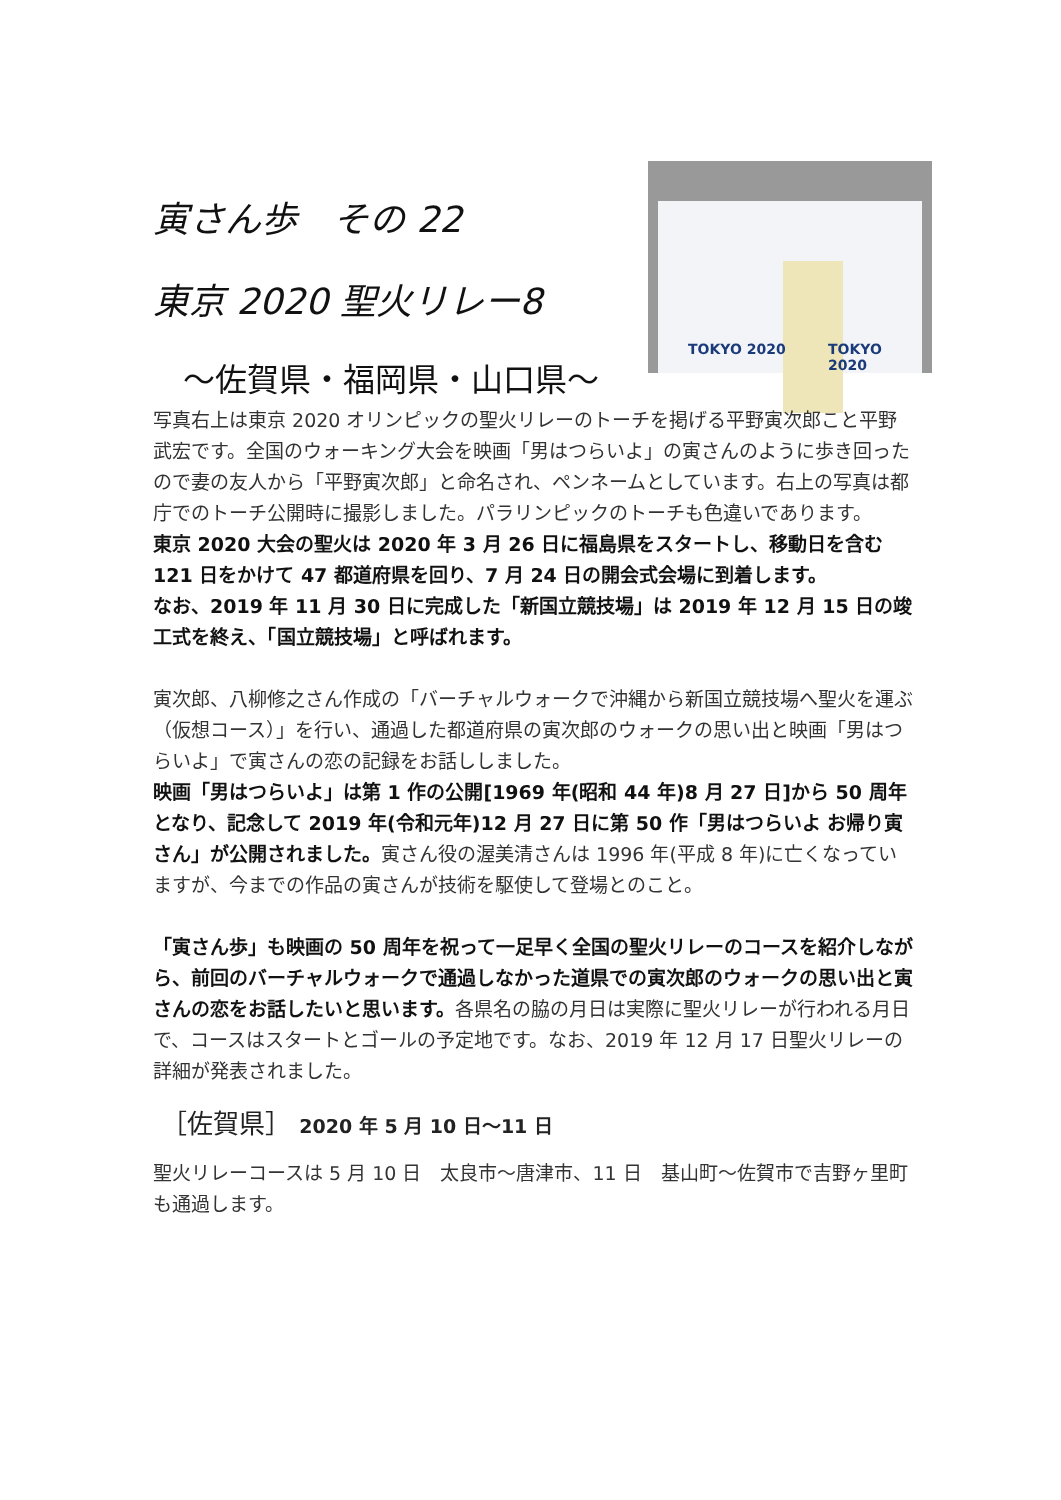寅さん歩　その 22
東京 2020 聖火リレー8
～佐賀県・福岡県・山口県～
TOKYO 2020 TOKYO 2020
写真右上は東京 2020 オリンピックの聖火リレーのトーチを掲げる平野寅次郎こと平野武宏です。全国のウォーキング大会を映画「男はつらいよ」の寅さんのように歩き回ったので妻の友人から「平野寅次郎」と命名され、ペンネームとしています。右上の写真は都庁でのトーチ公開時に撮影しました。パラリンピックのトーチも色違いであります。
東京 2020 大会の聖火は 2020 年 3 月 26 日に福島県をスタートし、移動日を含む 121 日をかけて 47 都道府県を回り、7 月 24 日の開会式会場に到着します。
なお、2019 年 11 月 30 日に完成した「新国立競技場」は 2019 年 12 月 15 日の竣工式を終え、「国立競技場」と呼ばれます。
寅次郎、八柳修之さん作成の「バーチャルウォークで沖縄から新国立競技場へ聖火を運ぶ（仮想コース）」を行い、通過した都道府県の寅次郎のウォークの思い出と映画「男はつらいよ」で寅さんの恋の記録をお話ししました。
映画「男はつらいよ」は第 1 作の公開[1969 年(昭和 44 年)8 月 27 日]から 50 周年となり、記念して 2019 年(令和元年)12 月 27 日に第 50 作「男はつらいよ お帰り寅さん」が公開されました。寅さん役の渥美清さんは 1996 年(平成 8 年)に亡くなっていますが、今までの作品の寅さんが技術を駆使して登場とのこと。
「寅さん歩」も映画の 50 周年を祝って一足早く全国の聖火リレーのコースを紹介しながら、前回のバーチャルウォークで通過しなかった道県での寅次郎のウォークの思い出と寅さんの恋をお話したいと思います。各県名の脇の月日は実際に聖火リレーが行われる月日で、コースはスタートとゴールの予定地です。なお、2019 年 12 月 17 日聖火リレーの詳細が発表されました。
［佐賀県］ 2020 年 5 月 10 日～11 日
聖火リレーコースは 5 月 10 日　太良市～唐津市、11 日　基山町～佐賀市で吉野ヶ里町も通過します。